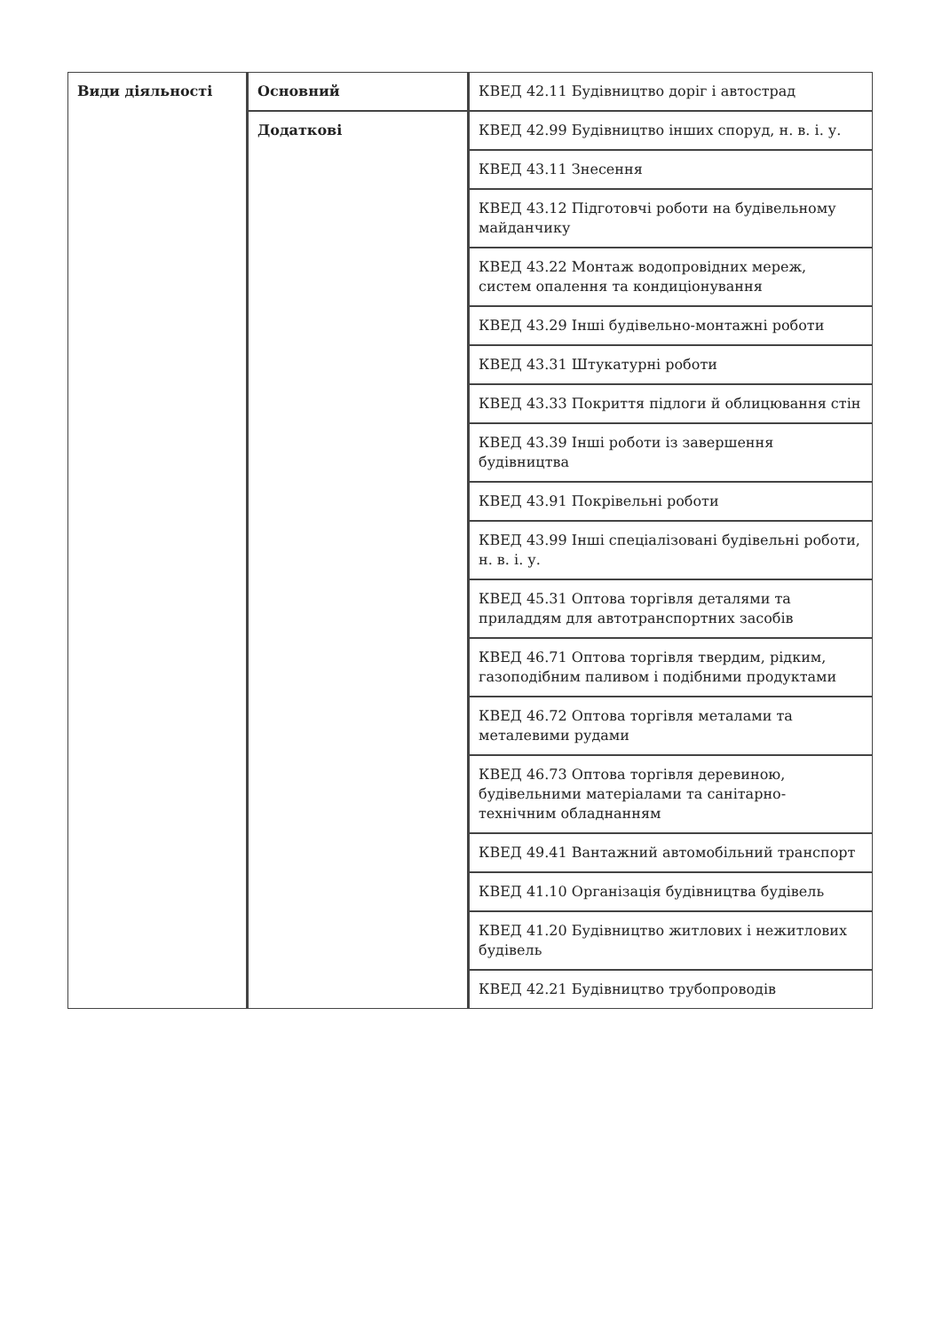| Види діяльності | Основний | КВЕД 42.11 Будівництво доріг і автострад |
| | Додаткові | КВЕД 42.99 Будівництво інших споруд, н. в. і. у. |
| | | КВЕД 43.11 Знесення |
| | | КВЕД 43.12 Підготовчі роботи на будівельному майданчику |
| | | КВЕД 43.22 Монтаж водопровідних мереж, систем опалення та кондиціонування |
| | | КВЕД 43.29 Інші будівельно-монтажні роботи |
| | | КВЕД 43.31 Штукатурні роботи |
| | | КВЕД 43.33 Покриття підлоги й облицювання стін |
| | | КВЕД 43.39 Інші роботи із завершення будівництва |
| | | КВЕД 43.91 Покрівельні роботи |
| | | КВЕД 43.99 Інші спеціалізовані будівельні роботи, н. в. і. у. |
| | | КВЕД 45.31 Оптова торгівля деталями та приладдям для автотранспортних засобів |
| | | КВЕД 46.71 Оптова торгівля твердим, рідким, газоподібним паливом і подібними продуктами |
| | | КВЕД 46.72 Оптова торгівля металами та металевими рудами |
| | | КВЕД 46.73 Оптова торгівля деревиною, будівельними матеріалами та санітарно-технічним обладнанням |
| | | КВЕД 49.41 Вантажний автомобільний транспорт |
| | | КВЕД 41.10 Організація будівництва будівель |
| | | КВЕД 41.20 Будівництво житлових і нежитлових будівель |
| | | КВЕД 42.21 Будівництво трубопроводів |